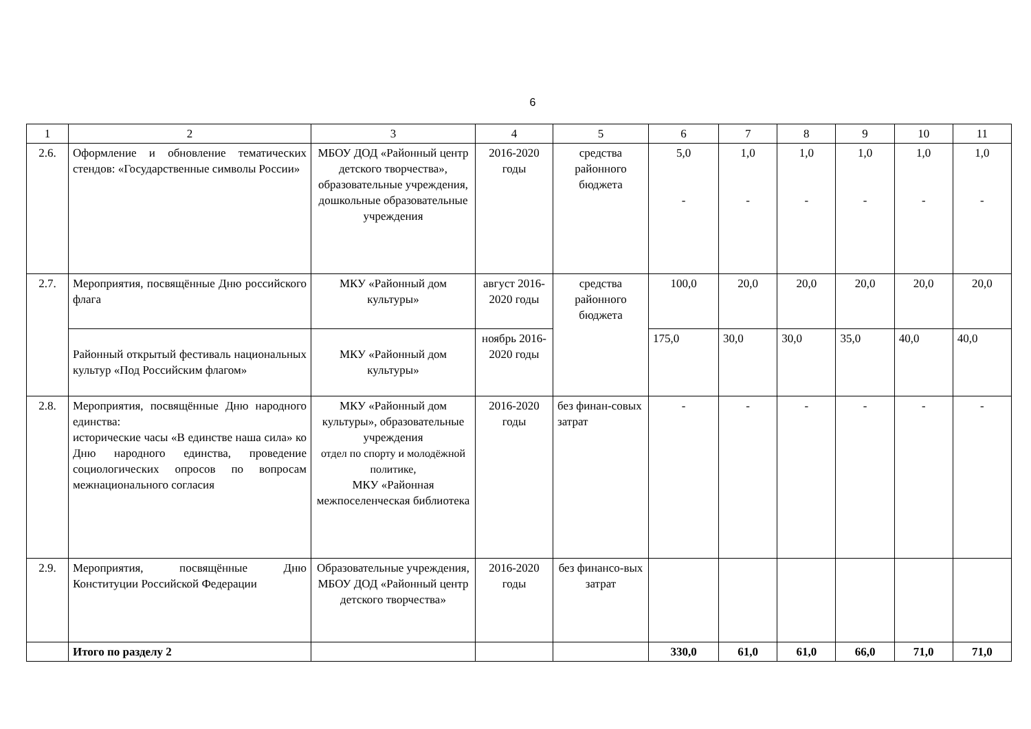6
| 1 | 2 | 3 | 4 | 5 | 6 | 7 | 8 | 9 | 10 | 11 |
| 2.6. | Оформление и обновление тематических стендов: «Государственные символы России» | МБОУ ДОД «Районный центр детского творчества», образовательные учреждения, дошкольные образовательные учреждения | 2016-2020 годы | средства районного бюджета | 5,0 - | 1,0 - | 1,0 - | 1,0 - | 1,0 - | 1,0 - |
| 2.7. | Мероприятия, посвящённые Дню российского флага | МКУ «Районный дом культуры» | август 2016-2020 годы | средства районного бюджета | 100,0 | 20,0 | 20,0 | 20,0 | 20,0 | 20,0 |
| | Районный открытый фестиваль национальных культур «Под Российским флагом» | МКУ «Районный дом культуры» | ноябрь 2016-2020 годы | | 175,0 | 30,0 | 30,0 | 35,0 | 40,0 | 40,0 |
| 2.8. | Мероприятия, посвящённые Дню народного единства: исторические часы «В единстве наша сила» ко Дню народного единства, проведение социологических опросов по вопросам межнационального согласия | МКУ «Районный дом культуры», образовательные учреждения отдел по спорту и молодёжной политике, МКУ «Районная межпоселенческая библиотека | 2016-2020 годы | без финан-совых затрат | - | - | - | - | - | - |
| 2.9. | Мероприятия, посвящённые Дню Конституции Российской Федерации | Образовательные учреждения, МБОУ ДОД «Районный центр детского творчества» | 2016-2020 годы | без финансо-вых затрат | | | | | | |
| | Итого по разделу 2 | | | | 330,0 | 61,0 | 61,0 | 66,0 | 71,0 | 71,0 |